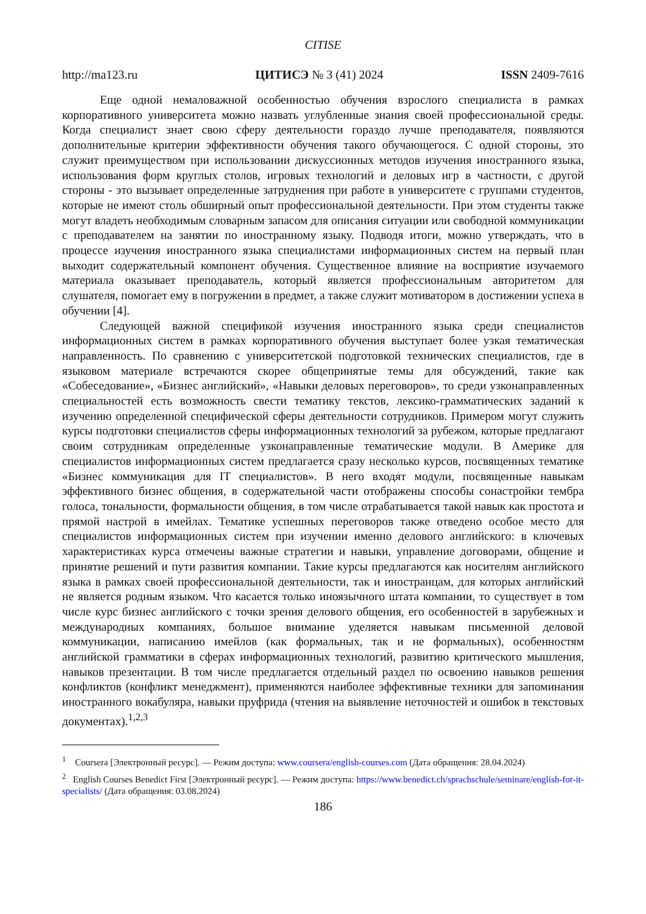CITISE
http://ma123.ru ЦИТИСЭ № 3 (41) 2024 ISSN 2409-7616
Еще одной немаловажной особенностью обучения взрослого специалиста в рамках корпоративного университета можно назвать углубленные знания своей профессиональной среды. Когда специалист знает свою сферу деятельности гораздо лучше преподавателя, появляются дополнительные критерии эффективности обучения такого обучающегося. С одной стороны, это служит преимуществом при использовании дискуссионных методов изучения иностранного языка, использования форм круглых столов, игровых технологий и деловых игр в частности, с другой стороны - это вызывает определенные затруднения при работе в университете с группами студентов, которые не имеют столь обширный опыт профессиональной деятельности. При этом студенты также могут владеть необходимым словарным запасом для описания ситуации или свободной коммуникации с преподавателем на занятии по иностранному языку. Подводя итоги, можно утверждать, что в процессе изучения иностранного языка специалистами информационных систем на первый план выходит содержательный компонент обучения. Существенное влияние на восприятие изучаемого материала оказывает преподаватель, который является профессиональным авторитетом для слушателя, помогает ему в погружении в предмет, а также служит мотиватором в достижении успеха в обучении [4].
Следующей важной спецификой изучения иностранного языка среди специалистов информационных систем в рамках корпоративного обучения выступает более узкая тематическая направленность. По сравнению с университетской подготовкой технических специалистов, где в языковом материале встречаются скорее общепринятые темы для обсуждений, такие как «Собеседование», «Бизнес английский», «Навыки деловых переговоров», то среди узконаправленных специальностей есть возможность свести тематику текстов, лексико-грамматических заданий к изучению определенной специфической сферы деятельности сотрудников. Примером могут служить курсы подготовки специалистов сферы информационных технологий за рубежом, которые предлагают своим сотрудникам определенные узконаправленные тематические модули. В Америке для специалистов информационных систем предлагается сразу несколько курсов, посвященных тематике «Бизнес коммуникация для IT специалистов». В него входят модули, посвященные навыкам эффективного бизнес общения, в содержательной части отображены способы сонастройки тембра голоса, тональности, формальности общения, в том числе отрабатывается такой навык как простота и прямой настрой в имейлах. Тематике успешных переговоров также отведено особое место для специалистов информационных систем при изучении именно делового английского: в ключевых характеристиках курса отмечены важные стратегии и навыки, управление договорами, общение и принятие решений и пути развития компании. Такие курсы предлагаются как носителям английского языка в рамках своей профессиональной деятельности, так и иностранцам, для которых английский не является родным языком. Что касается только иноязычного штата компании, то существует в том числе курс бизнес английского с точки зрения делового общения, его особенностей в зарубежных и международных компаниях, большое внимание уделяется навыкам письменной деловой коммуникации, написанию имейлов (как формальных, так и не формальных), особенностям английской грамматики в сферах информационных технологий, развитию критического мышления, навыков презентации. В том числе предлагается отдельный раздел по освоению навыков решения конфликтов (конфликт менеджмент), применяются наиболее эффективные техники для запоминания иностранного вокабуляра, навыки пруфрида (чтения на выявление неточностей и ошибок в текстовых документах).<sup>1,2,3</sup>
<sup>1</sup> Coursera [Электронный ресурс]. — Режим доступа: www.coursera/english-courses.com (Дата обращения: 28.04.2024)
<sup>2</sup> English Courses Benedict First [Электронный ресурс]. — Режим доступа: https://www.benedict.ch/sprachschule/seminare/english-for-it-specialists/ (Дата обращения: 03.08.2024)
186